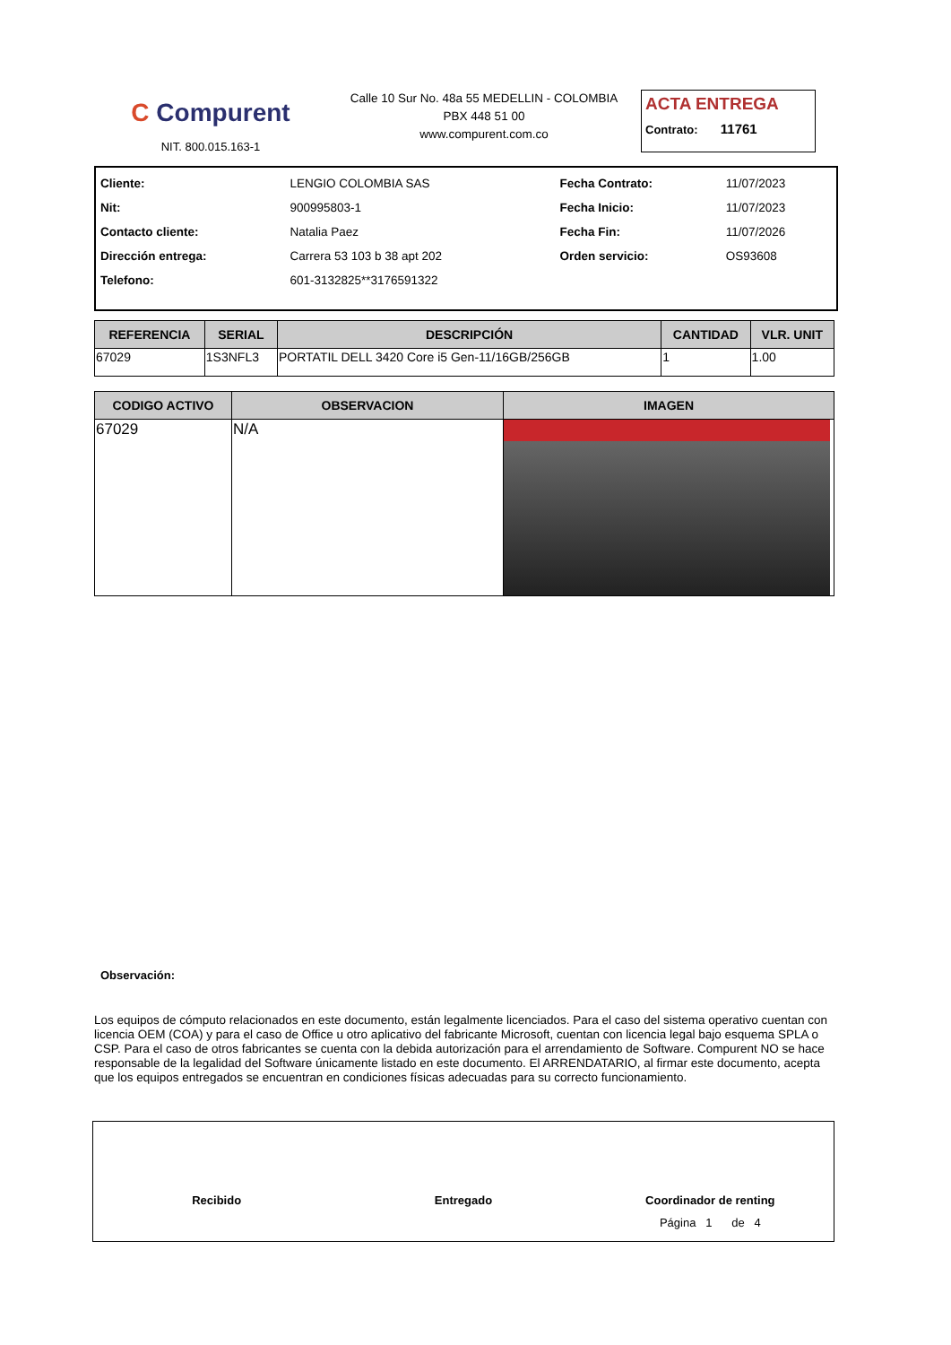C Compurent
NIT. 800.015.163-1
Calle 10 Sur No. 48a 55 MEDELLIN - COLOMBIA
PBX 448 51 00
www.compurent.com.co
ACTA ENTREGA
Contrato: 11761
| Cliente: | LENGIO COLOMBIA SAS | Fecha Contrato: | 11/07/2023 |
| Nit: | 900995803-1 | Fecha Inicio: | 11/07/2023 |
| Contacto cliente: | Natalia Paez | Fecha Fin: | 11/07/2026 |
| Dirección entrega: | Carrera 53 103 b 38 apt 202 | Orden servicio: | OS93608 |
| Telefono: | 601-3132825**3176591322 | | |
| REFERENCIA | SERIAL | DESCRIPCIÓN | CANTIDAD | VLR. UNIT |
| --- | --- | --- | --- | --- |
| 67029 | 1S3NFL3 | PORTATIL DELL 3420 Core i5 Gen-11/16GB/256GB | 1 | 1.00 |
| CODIGO ACTIVO | OBSERVACION | IMAGEN |
| --- | --- | --- |
| 67029 | N/A | |
Observación:
Los equipos de cómputo relacionados en este documento, están legalmente licenciados. Para el caso del sistema operativo cuentan con licencia OEM (COA) y para el caso de Office u otro aplicativo del fabricante Microsoft, cuentan con licencia legal bajo esquema SPLA o CSP. Para el caso de otros fabricantes se cuenta con la debida autorización para el arrendamiento de Software. Compurent NO se hace responsable de la legalidad del Software únicamente listado en este documento. El ARRENDATARIO, al firmar este documento, acepta que los equipos entregados se encuentran en condiciones físicas adecuadas para su correcto funcionamiento.
Recibido Entregado Coordinador de renting
Página 1 de 4